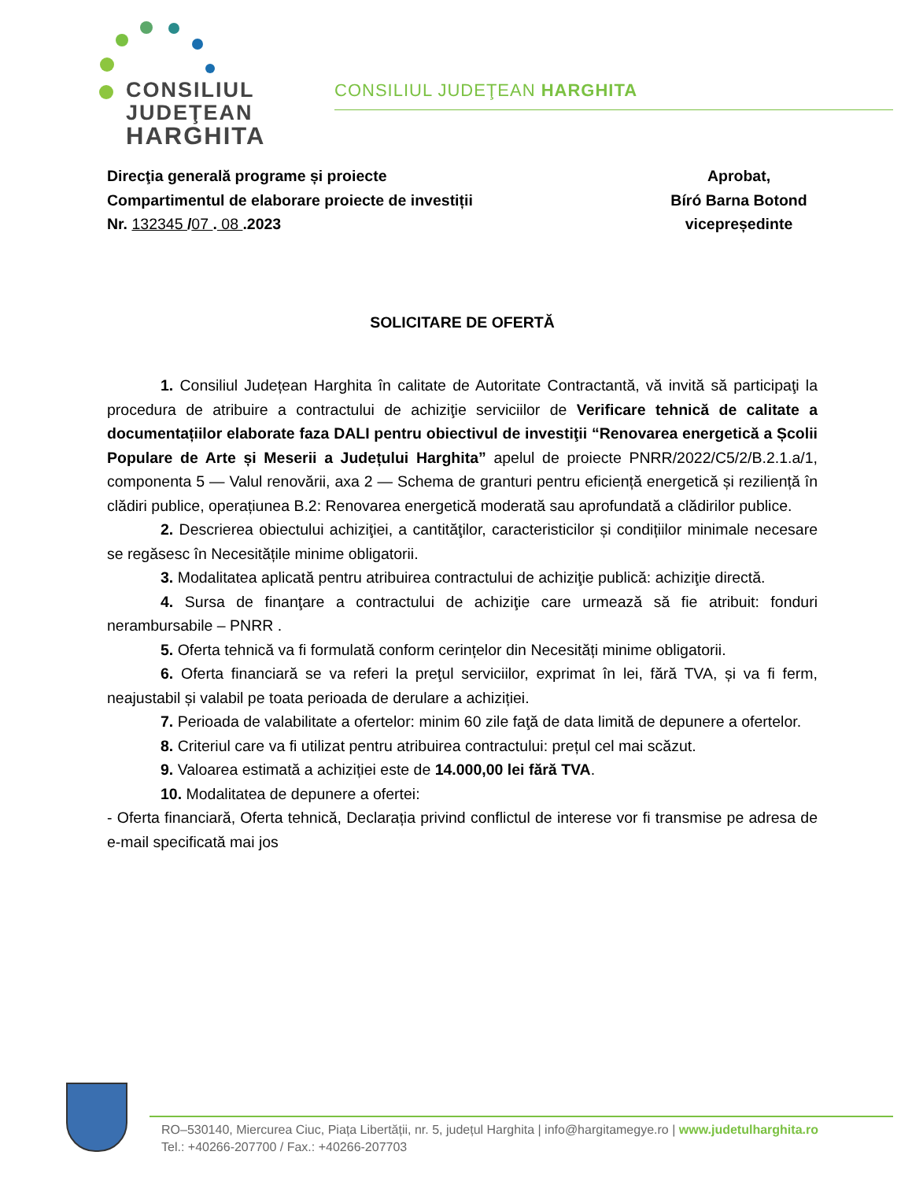CONSILIUL
JUDEŢEAN
HARGHITA
CONSILIUL JUDEŢEAN HARGHITA
Direcţia generală programe și proiecte
Compartimentul de elaborare proiecte de investiții
Nr. 132345 /07 . 08 .2023
Aprobat,
Bíró Barna Botond
vicepreședinte
SOLICITARE DE OFERTĂ
1. Consiliul Județean Harghita în calitate de Autoritate Contractantă, vă invită să participaţi la procedura de atribuire a contractului de achiziţie serviciilor de Verificare tehnică de calitate a documentațiilor elaborate faza DALI pentru obiectivul de investiţii “Renovarea energetică a Școlii Populare de Arte și Meserii a Județului Harghita” apelul de proiecte PNRR/2022/C5/2/B.2.1.a/1, componenta 5 — Valul renovării, axa 2 — Schema de granturi pentru eficiență energetică și reziliență în clădiri publice, operațiunea B.2: Renovarea energetică moderată sau aprofundată a clădirilor publice.
2. Descrierea obiectului achiziţiei, a cantităţilor, caracteristicilor și condițiilor minimale necesare se regăsesc în Necesitățile minime obligatorii.
3. Modalitatea aplicată pentru atribuirea contractului de achiziţie publică: achiziţie directă.
4. Sursa de finanţare a contractului de achiziţie care urmează să fie atribuit: fonduri nerambursabile – PNRR .
5. Oferta tehnică va fi formulată conform cerințelor din Necesități minime obligatorii.
6. Oferta financiară se va referi la preţul serviciilor, exprimat în lei, fără TVA, și va fi ferm, neajustabil și valabil pe toata perioada de derulare a achiziției.
7. Perioada de valabilitate a ofertelor: minim 60 zile faţă de data limită de depunere a ofertelor.
8. Criteriul care va fi utilizat pentru atribuirea contractului: prețul cel mai scăzut.
9. Valoarea estimată a achiziției este de 14.000,00 lei fără TVA.
10. Modalitatea de depunere a ofertei:
- Oferta financiară, Oferta tehnică, Declarația privind conflictul de interese vor fi transmise pe adresa de e-mail specificată mai jos
RO–530140, Miercurea Ciuc, Piața Libertății, nr. 5, județul Harghita | info@hargitamegye.ro | www.judetulharghita.ro
Tel.: +40266-207700 / Fax.: +40266-207703